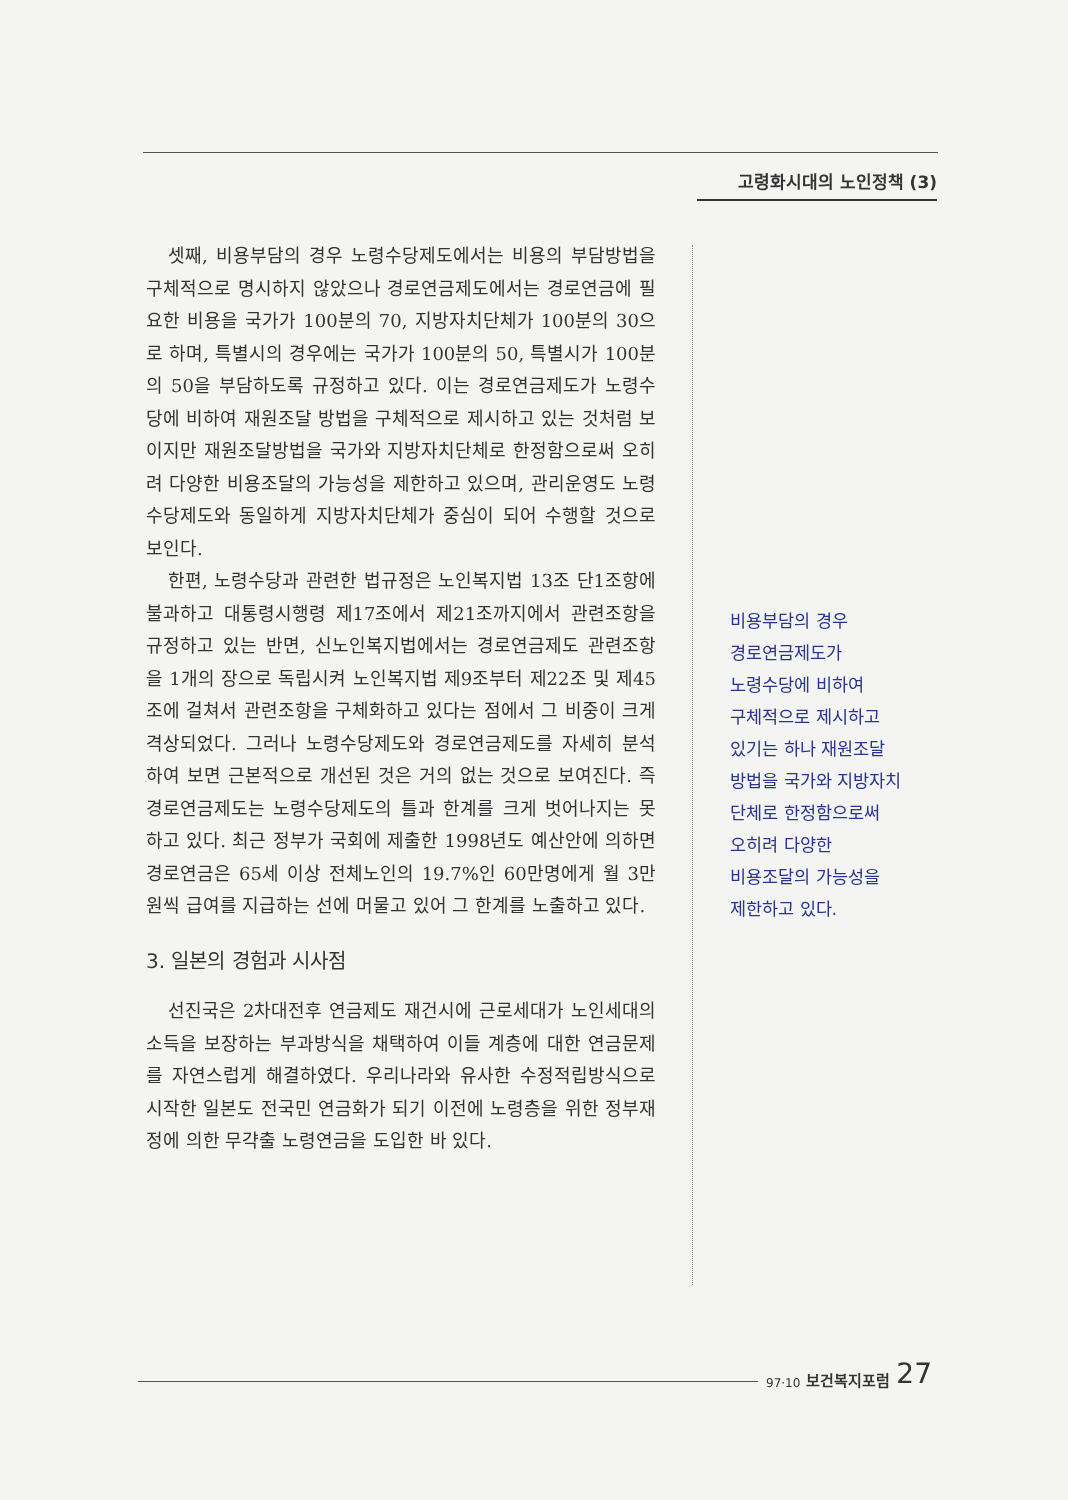고령화시대의 노인정책 (3)
셋째, 비용부담의 경우 노령수당제도에서는 비용의 부담방법을 구체적으로 명시하지 않았으나 경로연금제도에서는 경로연금에 필요한 비용을 국가가 100분의 70, 지방자치단체가 100분의 30으로 하며, 특별시의 경우에는 국가가 100분의 50, 특별시가 100분의 50을 부담하도록 규정하고 있다. 이는 경로연금제도가 노령수당에 비하여 재원조달 방법을 구체적으로 제시하고 있는 것처럼 보이지만 재원조달방법을 국가와 지방자치단체로 한정함으로써 오히려 다양한 비용조달의 가능성을 제한하고 있으며, 관리운영도 노령수당제도와 동일하게 지방자치단체가 중심이 되어 수행할 것으로 보인다.
한편, 노령수당과 관련한 법규정은 노인복지법 13조 단1조항에 불과하고 대통령시행령 제17조에서 제21조까지에서 관련조항을 규정하고 있는 반면, 신노인복지법에서는 경로연금제도 관련조항을 1개의 장으로 독립시켜 노인복지법 제9조부터 제22조 및 제45조에 걸쳐서 관련조항을 구체화하고 있다는 점에서 그 비중이 크게 격상되었다. 그러나 노령수당제도와 경로연금제도를 자세히 분석하여 보면 근본적으로 개선된 것은 거의 없는 것으로 보여진다. 즉 경로연금제도는 노령수당제도의 틀과 한계를 크게 벗어나지는 못하고 있다. 최근 정부가 국회에 제출한 1998년도 예산안에 의하면 경로연금은 65세 이상 전체노인의 19.7%인 60만명에게 월 3만원씩 급여를 지급하는 선에 머물고 있어 그 한계를 노출하고 있다.
3. 일본의 경험과 시사점
선진국은 2차대전후 연금제도 재건시에 근로세대가 노인세대의 소득을 보장하는 부과방식을 채택하여 이들 계층에 대한 연금문제를 자연스럽게 해결하였다. 우리나라와 유사한 수정적립방식으로 시작한 일본도 전국민 연금화가 되기 이전에 노령층을 위한 정부재정에 의한 무갹출 노령연금을 도입한 바 있다.
비용부담의 경우
경로연금제도가
노령수당에 비하여
구체적으로 제시하고
있기는 하나 재원조달
방법을 국가와 지방자치
단체로 한정함으로써
오히려 다양한
비용조달의 가능성을
제한하고 있다.
97·10 보건복지포럼 27